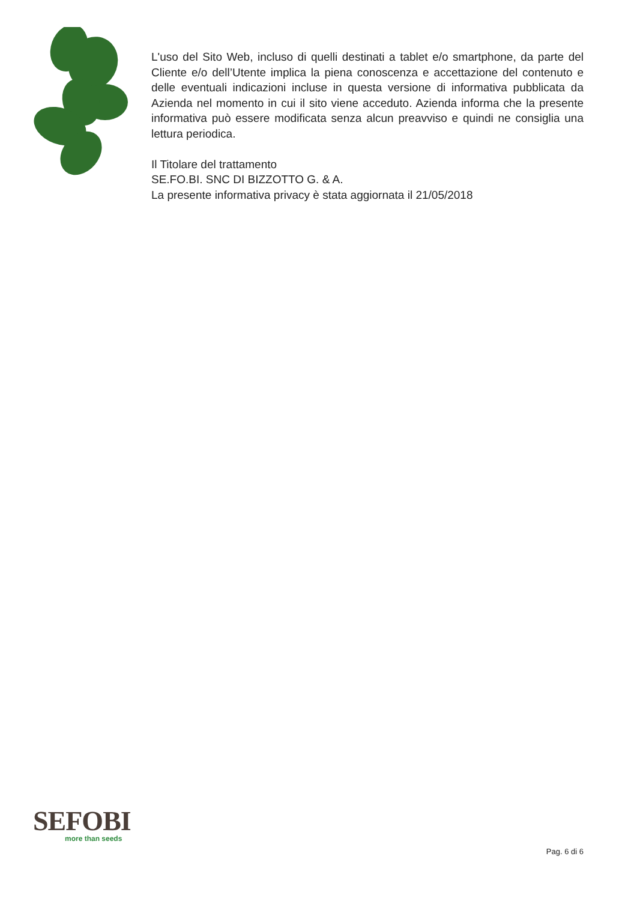L'uso del Sito Web, incluso di quelli destinati a tablet e/o smartphone, da parte del Cliente e/o dell’Utente implica la piena conoscenza e accettazione del contenuto e delle eventuali indicazioni incluse in questa versione di informativa pubblicata da Azienda nel momento in cui il sito viene acceduto. Azienda informa che la presente informativa può essere modificata senza alcun preavviso e quindi ne consiglia una lettura periodica.
Il Titolare del trattamento
SE.FO.BI. SNC DI BIZZOTTO G. & A.
La presente informativa privacy è stata aggiornata il 21/05/2018
SEFOBI
more than seeds
Pag. 6 di 6